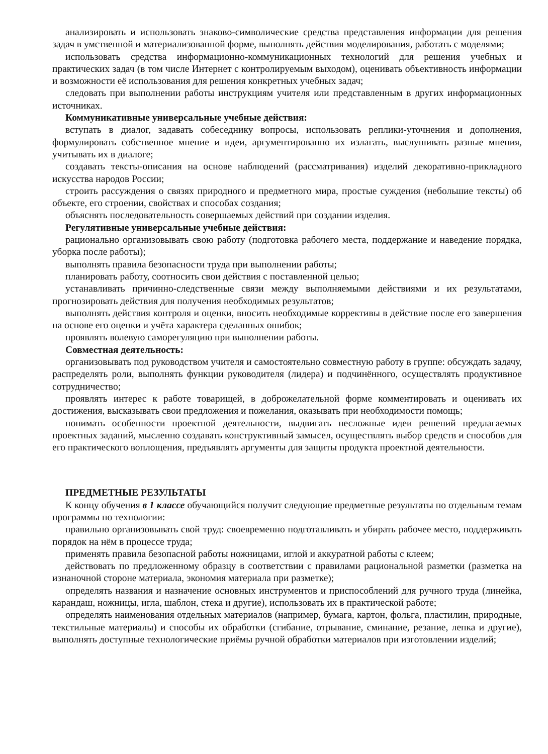анализировать и использовать знаково-символические средства представления информации для решения задач в умственной и материализованной форме, выполнять действия моделирования, работать с моделями;
использовать средства информационно-коммуникационных технологий для решения учебных и практических задач (в том числе Интернет с контролируемым выходом), оценивать объективность информации и возможности её использования для решения конкретных учебных задач;
следовать при выполнении работы инструкциям учителя или представленным в других информационных источниках.
Коммуникативные универсальные учебные действия:
вступать в диалог, задавать собеседнику вопросы, использовать реплики-уточнения и дополнения, формулировать собственное мнение и идеи, аргументированно их излагать, выслушивать разные мнения, учитывать их в диалоге;
создавать тексты-описания на основе наблюдений (рассматривания) изделий декоративно-прикладного искусства народов России;
строить рассуждения о связях природного и предметного мира, простые суждения (небольшие тексты) об объекте, его строении, свойствах и способах создания;
объяснять последовательность совершаемых действий при создании изделия.
Регулятивные универсальные учебные действия:
рационально организовывать свою работу (подготовка рабочего места, поддержание и наведение порядка, уборка после работы);
выполнять правила безопасности труда при выполнении работы;
планировать работу, соотносить свои действия с поставленной целью;
устанавливать причинно-следственные связи между выполняемыми действиями и их результатами, прогнозировать действия для получения необходимых результатов;
выполнять действия контроля и оценки, вносить необходимые коррективы в действие после его завершения на основе его оценки и учёта характера сделанных ошибок;
проявлять волевую саморегуляцию при выполнении работы.
Совместная деятельность:
организовывать под руководством учителя и самостоятельно совместную работу в группе: обсуждать задачу, распределять роли, выполнять функции руководителя (лидера) и подчинённого, осуществлять продуктивное сотрудничество;
проявлять интерес к работе товарищей, в доброжелательной форме комментировать и оценивать их достижения, высказывать свои предложения и пожелания, оказывать при необходимости помощь;
понимать особенности проектной деятельности, выдвигать несложные идеи решений предлагаемых проектных заданий, мысленно создавать конструктивный замысел, осуществлять выбор средств и способов для его практического воплощения, предъявлять аргументы для защиты продукта проектной деятельности.
ПРЕДМЕТНЫЕ РЕЗУЛЬТАТЫ
К концу обучения в 1 классе обучающийся получит следующие предметные результаты по отдельным темам программы по технологии:
правильно организовывать свой труд: своевременно подготавливать и убирать рабочее место, поддерживать порядок на нём в процессе труда;
применять правила безопасной работы ножницами, иглой и аккуратной работы с клеем;
действовать по предложенному образцу в соответствии с правилами рациональной разметки (разметка на изнаночной стороне материала, экономия материала при разметке);
определять названия и назначение основных инструментов и приспособлений для ручного труда (линейка, карандаш, ножницы, игла, шаблон, стека и другие), использовать их в практической работе;
определять наименования отдельных материалов (например, бумага, картон, фольга, пластилин, природные, текстильные материалы) и способы их обработки (сгибание, отрывание, сминание, резание, лепка и другие), выполнять доступные технологические приёмы ручной обработки материалов при изготовлении изделий;